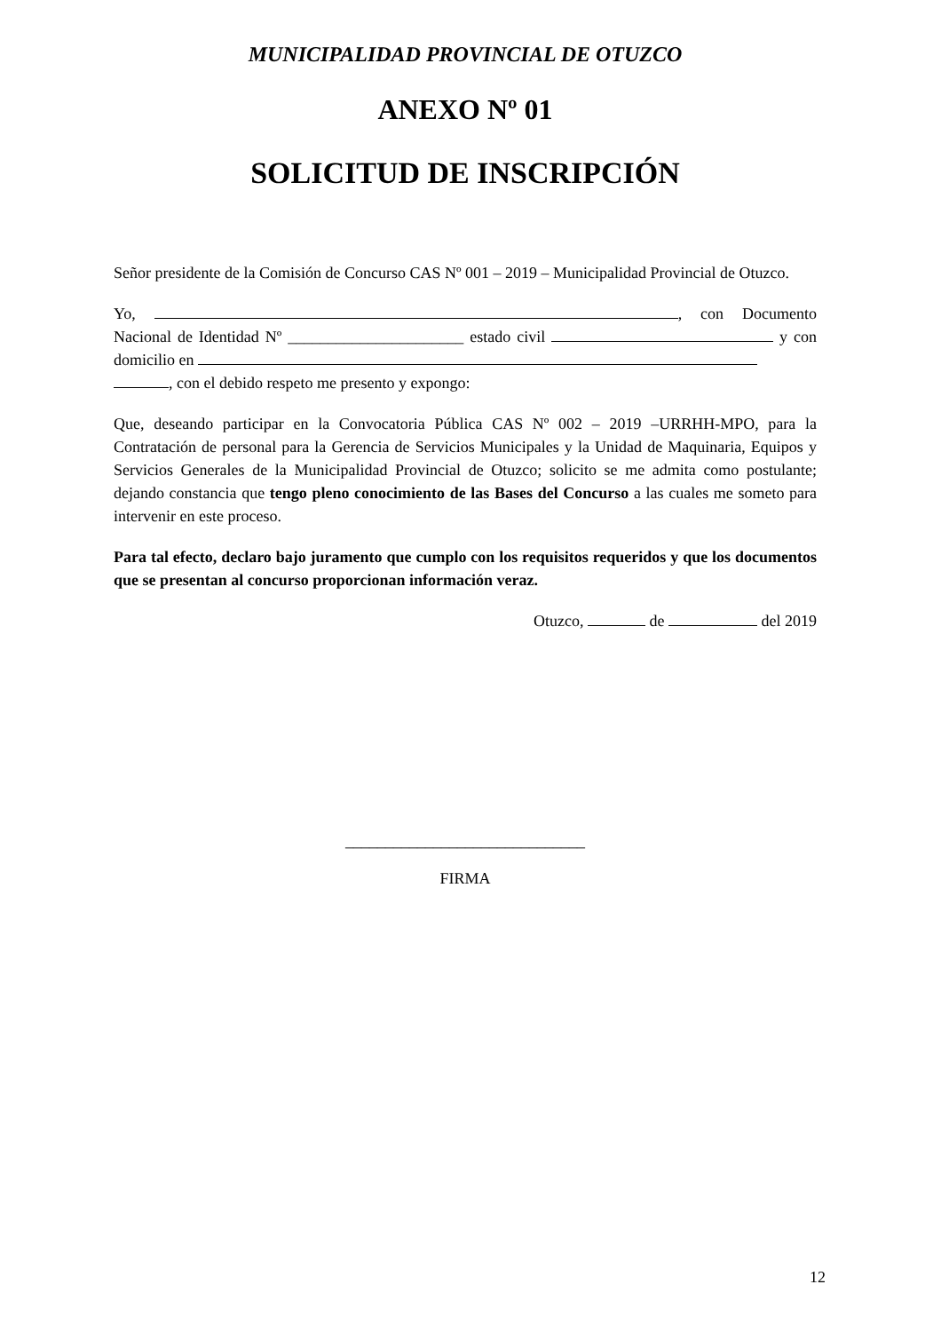MUNICIPALIDAD PROVINCIAL DE OTUZCO
ANEXO Nº 01
SOLICITUD DE INSCRIPCIÓN
Señor presidente de la Comisión de Concurso CAS Nº 001 – 2019 – Municipalidad Provincial de Otuzco.
Yo, , con Documento Nacional de Identidad Nº ______________________ estado civil y con domicilio en
, con el debido respeto me presento y expongo:
Que, deseando participar en la Convocatoria Pública CAS Nº 002 – 2019 –URRHH-MPO, para la Contratación de personal para la Gerencia de Servicios Municipales y la Unidad de Maquinaria, Equipos y Servicios Generales de la Municipalidad Provincial de Otuzco; solicito se me admita como postulante; dejando constancia que tengo pleno conocimiento de las Bases del Concurso a las cuales me someto para intervenir en este proceso.
Para tal efecto, declaro bajo juramento que cumplo con los requisitos requeridos y que los documentos que se presentan al concurso proporcionan información veraz.
Otuzco, de del 2019
______________________________
FIRMA
12